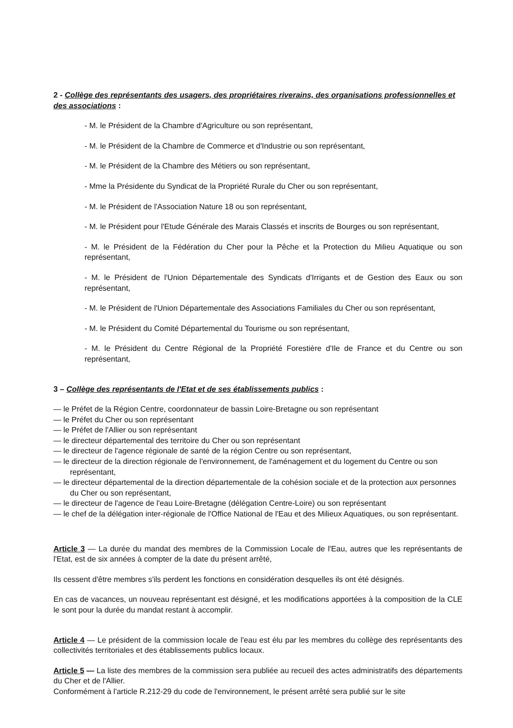2 - Collège des représentants des usagers, des propriétaires riverains, des organisations professionnelles et des associations :
- M. le Président de la Chambre d'Agriculture ou son représentant,
- M. le Président de la Chambre de Commerce et d'Industrie ou son représentant,
- M. le Président de la Chambre des Métiers ou son représentant,
- Mme la Présidente du Syndicat de la Propriété Rurale du Cher ou son représentant,
- M. le Président de l'Association Nature 18 ou son représentant,
- M. le Président pour l'Etude Générale des Marais Classés et inscrits de Bourges ou son représentant,
- M. le Président de la Fédération du Cher pour la Pêche et la Protection du Milieu Aquatique ou son représentant,
- M. le Président de l'Union Départementale des Syndicats d'Irrigants et de Gestion des Eaux ou son représentant,
- M. le Président de l'Union Départementale des Associations Familiales du Cher ou son représentant,
- M. le Président du Comité Départemental du Tourisme ou son représentant,
- M. le Président du Centre Régional de la Propriété Forestière d'Ile de France et du Centre ou son représentant,
3 – Collège des représentants de l'Etat et de ses établissements publics :
— le Préfet de la Région Centre, coordonnateur de bassin Loire-Bretagne ou son représentant
— le Préfet du Cher ou son représentant
— le Préfet de l'Allier ou son représentant
— le directeur départemental des territoire du Cher ou son représentant
— le directeur de l'agence régionale de santé de la région Centre ou son représentant,
— le directeur de la direction régionale de l'environnement, de l'aménagement et du logement du Centre ou son représentant,
— le directeur départemental de la direction départementale de la cohésion sociale et de la protection aux personnes du Cher ou son représentant,
— le directeur de l'agence de l'eau Loire-Bretagne (délégation Centre-Loire) ou son représentant
— le chef de la délégation inter-régionale de l'Office National de l'Eau et des Milieux Aquatiques, ou son représentant.
Article 3 — La durée du mandat des membres de la Commission Locale de l'Eau, autres que les représentants de l'Etat, est de six années à compter de la date du présent arrêté,
Ils cessent d'être membres s'ils perdent les fonctions en considération desquelles ils ont été désignés.
En cas de vacances, un nouveau représentant est désigné, et les modifications apportées à la composition de la CLE le sont pour la durée du mandat restant à accomplir.
Article 4 — Le président de la commission locale de l'eau est élu par les membres du collège des représentants des collectivités territoriales et des établissements publics locaux.
Article 5 — La liste des membres de la commission sera publiée au recueil des actes administratifs des départements du Cher et de l'Allier.
Conformément à l'article R.212-29 du code de l'environnement, le présent arrêté sera publié sur le site